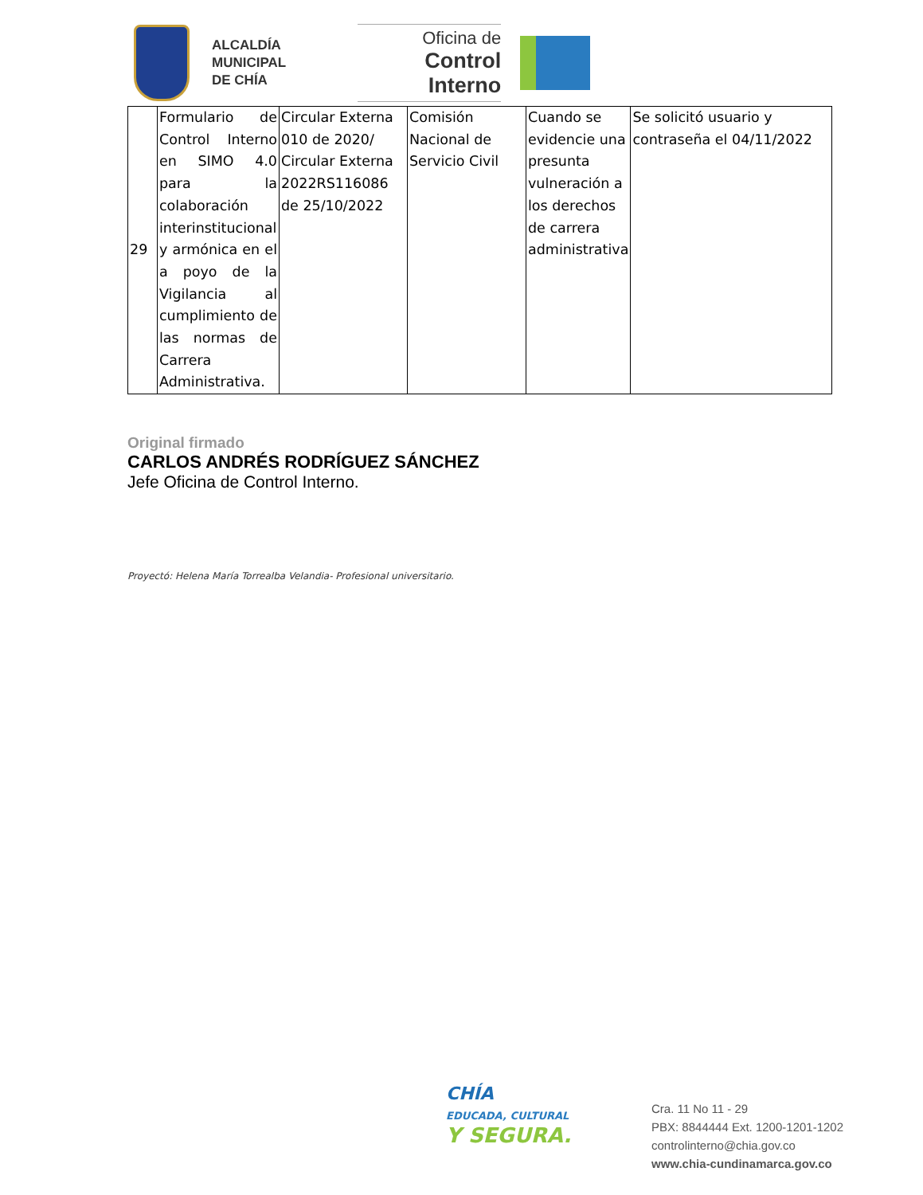ALCALDÍA
MUNICIPAL
DE CHÍA
Oficina de
Control Interno
| 29 | Formulario de Control Interno en SIMO 4.0 para la colaboración interinstitucional y armónica en el a poyo de la Vigilancia al cumplimiento de las normas de Carrera Administrativa. | Circular Externa 010 de 2020/ Circular Externa 2022RS116086 de 25/10/2022 | Comisión Nacional de Servicio Civil | Cuando se evidencie una presunta vulneración a los derechos de carrera administrativa | Se solicitó usuario y contraseña el 04/11/2022 |
Original firmado
CARLOS ANDRÉS RODRÍGUEZ SÁNCHEZ
Jefe Oficina de Control Interno.
Proyectó: Helena María Torrealba Velandia- Profesional universitario.
CHÍA
EDUCADA, CULTURAL
Y SEGURA.
Cra. 11 No 11 - 29
PBX: 8844444 Ext. 1200-1201-1202
controlinterno@chia.gov.co
www.chia-cundinamarca.gov.co